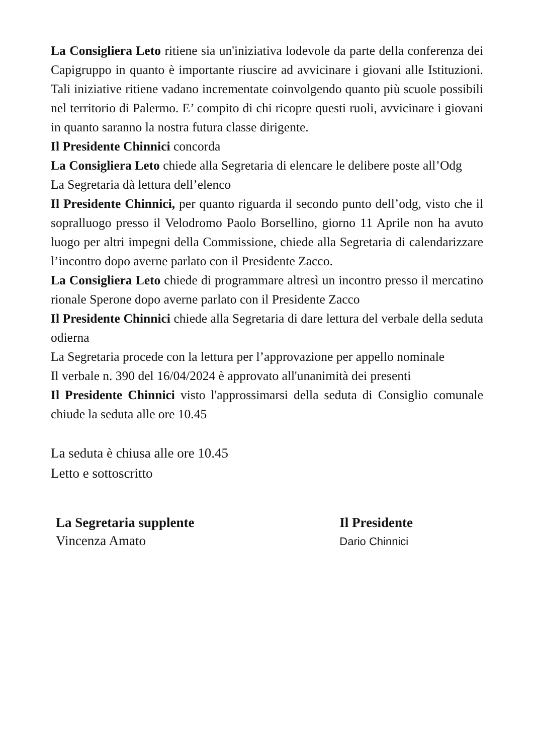La Consigliera Leto ritiene sia un'iniziativa lodevole da parte della conferenza dei Capigruppo in quanto è importante riuscire ad avvicinare i giovani alle Istituzioni. Tali iniziative ritiene vadano incrementate coinvolgendo quanto più scuole possibili nel territorio di Palermo. E’ compito di chi ricopre questi ruoli, avvicinare i giovani in quanto saranno la nostra futura classe dirigente.
Il Presidente Chinnici concorda
La Consigliera Leto chiede alla Segretaria di elencare le delibere poste all’Odg
La Segretaria dà lettura dell’elenco
Il Presidente Chinnici, per quanto riguarda il secondo punto dell’odg, visto che il sopralluogo presso il Velodromo Paolo Borsellino, giorno 11 Aprile non ha avuto luogo per altri impegni della Commissione, chiede alla Segretaria di calendarizzare l’incontro dopo averne parlato con il Presidente Zacco.
La Consigliera Leto chiede di programmare altresì un incontro presso il mercatino rionale Sperone dopo averne parlato con il Presidente Zacco
Il Presidente Chinnici chiede alla Segretaria di dare lettura del verbale della seduta odierna
La Segretaria procede con la lettura per l’approvazione per appello nominale
Il verbale n. 390 del 16/04/2024 è approvato all'unanimità dei presenti
Il Presidente Chinnici visto l'approssimarsi della seduta di Consiglio comunale chiude la seduta alle ore 10.45
La seduta è chiusa alle ore 10.45
Letto e sottoscritto
La Segretaria supplente
Vincenza Amato
Il Presidente
Dario Chinnici